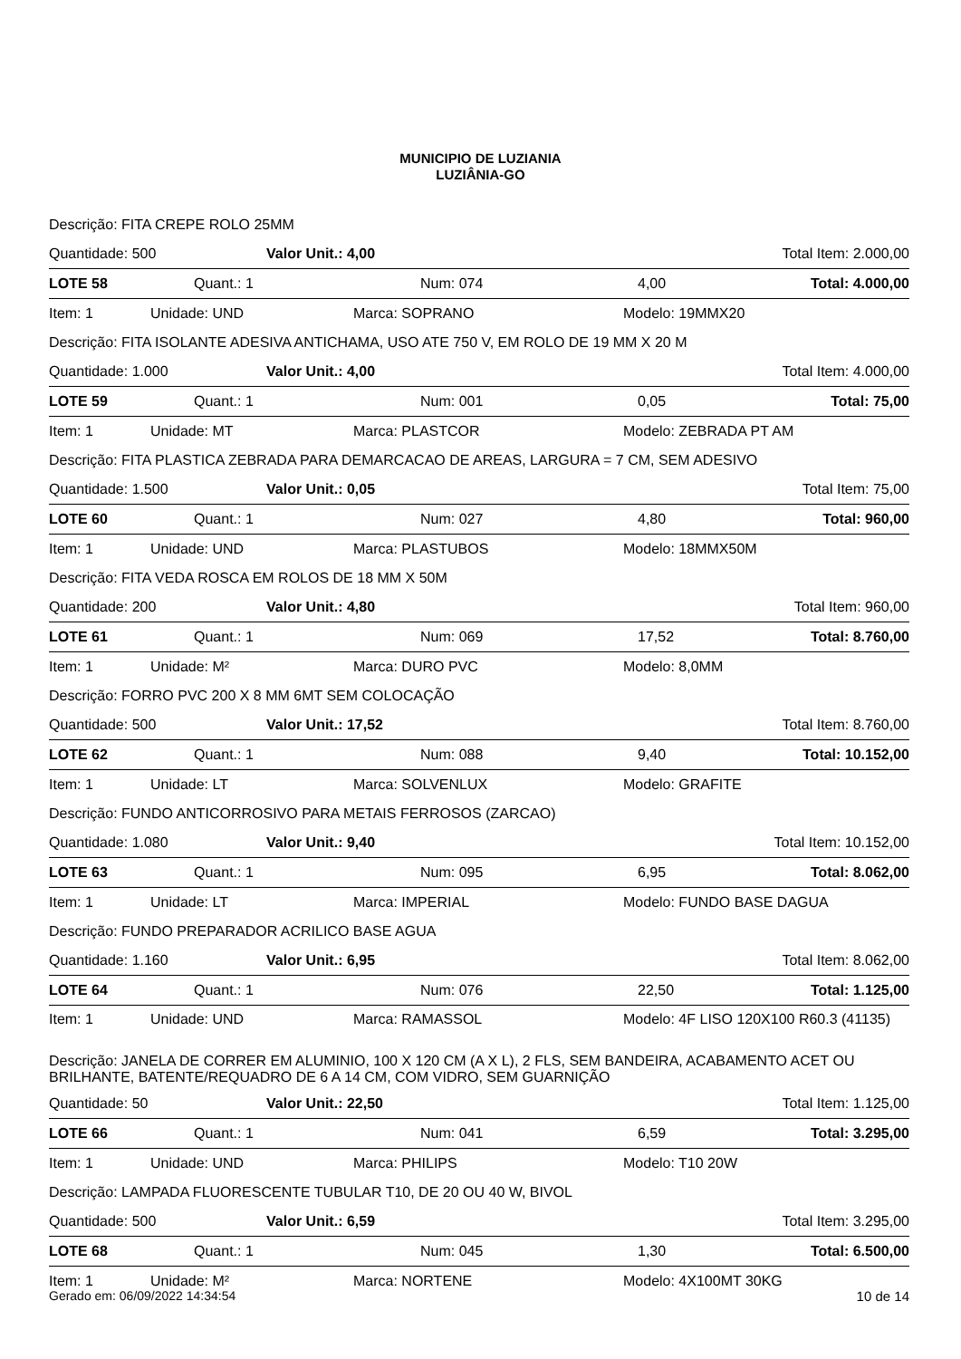MUNICIPIO DE LUZIANIA
LUZIÂNIA-GO
Descrição: FITA CREPE ROLO 25MM
Quantidade: 500 Valor Unit.: 4,00 Total Item: 2.000,00
LOTE 58 Quant.: 1 Num: 074 4,00 Total: 4.000,00
Item: 1 Unidade: UND Marca: SOPRANO Modelo: 19MMX20
Descrição: FITA ISOLANTE ADESIVA ANTICHAMA, USO ATE 750 V, EM ROLO DE 19 MM X 20 M
Quantidade: 1.000 Valor Unit.: 4,00 Total Item: 4.000,00
LOTE 59 Quant.: 1 Num: 001 0,05 Total: 75,00
Item: 1 Unidade: MT Marca: PLASTCOR Modelo: ZEBRADA PT AM
Descrição: FITA PLASTICA ZEBRADA PARA DEMARCACAO DE AREAS, LARGURA = 7 CM, SEM ADESIVO
Quantidade: 1.500 Valor Unit.: 0,05 Total Item: 75,00
LOTE 60 Quant.: 1 Num: 027 4,80 Total: 960,00
Item: 1 Unidade: UND Marca: PLASTUBOS Modelo: 18MMX50M
Descrição: FITA VEDA ROSCA EM ROLOS DE 18 MM X 50M
Quantidade: 200 Valor Unit.: 4,80 Total Item: 960,00
LOTE 61 Quant.: 1 Num: 069 17,52 Total: 8.760,00
Item: 1 Unidade: M² Marca: DURO PVC Modelo: 8,0MM
Descrição: FORRO PVC 200 X 8 MM 6MT SEM COLOCAÇÃO
Quantidade: 500 Valor Unit.: 17,52 Total Item: 8.760,00
LOTE 62 Quant.: 1 Num: 088 9,40 Total: 10.152,00
Item: 1 Unidade: LT Marca: SOLVENLUX Modelo: GRAFITE
Descrição: FUNDO ANTICORROSIVO PARA METAIS FERROSOS (ZARCAO)
Quantidade: 1.080 Valor Unit.: 9,40 Total Item: 10.152,00
LOTE 63 Quant.: 1 Num: 095 6,95 Total: 8.062,00
Item: 1 Unidade: LT Marca: IMPERIAL Modelo: FUNDO BASE DAGUA
Descrição: FUNDO PREPARADOR ACRILICO BASE AGUA
Quantidade: 1.160 Valor Unit.: 6,95 Total Item: 8.062,00
LOTE 64 Quant.: 1 Num: 076 22,50 Total: 1.125,00
Item: 1 Unidade: UND Marca: RAMASSOL Modelo: 4F LISO 120X100 R60.3 (41135)
Descrição: JANELA DE CORRER EM ALUMINIO, 100 X 120 CM (A X L), 2 FLS, SEM BANDEIRA, ACABAMENTO ACET OU BRILHANTE, BATENTE/REQUADRO DE 6 A 14 CM, COM VIDRO, SEM GUARNIÇÃO
Quantidade: 50 Valor Unit.: 22,50 Total Item: 1.125,00
LOTE 66 Quant.: 1 Num: 041 6,59 Total: 3.295,00
Item: 1 Unidade: UND Marca: PHILIPS Modelo: T10 20W
Descrição: LAMPADA FLUORESCENTE TUBULAR T10, DE 20 OU 40 W, BIVOL
Quantidade: 500 Valor Unit.: 6,59 Total Item: 3.295,00
LOTE 68 Quant.: 1 Num: 045 1,30 Total: 6.500,00
Item: 1 Unidade: M² Marca: NORTENE Modelo: 4X100MT 30KG
Gerado em: 06/09/2022 14:34:54 10 de 14